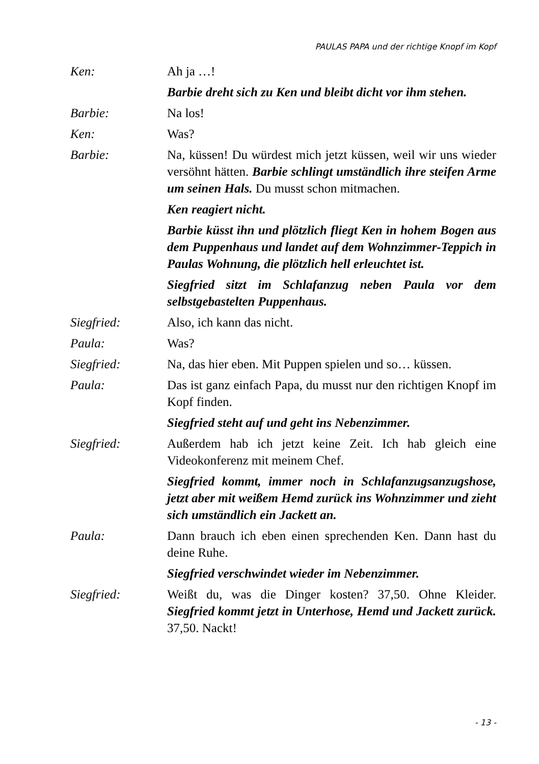PAULAS PAPA und der richtige Knopf im Kopf
Ken: Ah ja …!
Barbie dreht sich zu Ken und bleibt dicht vor ihm stehen.
Barbie: Na los!
Ken: Was?
Barbie: Na, küssen! Du würdest mich jetzt küssen, weil wir uns wieder versöhnt hätten. Barbie schlingt umständlich ihre steifen Arme um seinen Hals. Du musst schon mitmachen.
Ken reagiert nicht.
Barbie küsst ihn und plötzlich fliegt Ken in hohem Bogen aus dem Puppenhaus und landet auf dem Wohnzimmer-Teppich in Paulas Wohnung, die plötzlich hell erleuchtet ist.
Siegfried sitzt im Schlafanzug neben Paula vor dem selbstgebastelten Puppenhaus.
Siegfried: Also, ich kann das nicht.
Paula: Was?
Siegfried: Na, das hier eben. Mit Puppen spielen und so… küssen.
Paula: Das ist ganz einfach Papa, du musst nur den richtigen Knopf im Kopf finden.
Siegfried steht auf und geht ins Nebenzimmer.
Siegfried: Außerdem hab ich jetzt keine Zeit. Ich hab gleich eine Videokonferenz mit meinem Chef.
Siegfried kommt, immer noch in Schlafanzugsanzugshose, jetzt aber mit weißem Hemd zurück ins Wohnzimmer und zieht sich umständlich ein Jackett an.
Paula: Dann brauch ich eben einen sprechenden Ken. Dann hast du deine Ruhe.
Siegfried verschwindet wieder im Nebenzimmer.
Siegfried: Weißt du, was die Dinger kosten? 37,50. Ohne Kleider. Siegfried kommt jetzt in Unterhose, Hemd und Jackett zurück. 37,50. Nackt!
- 13 -